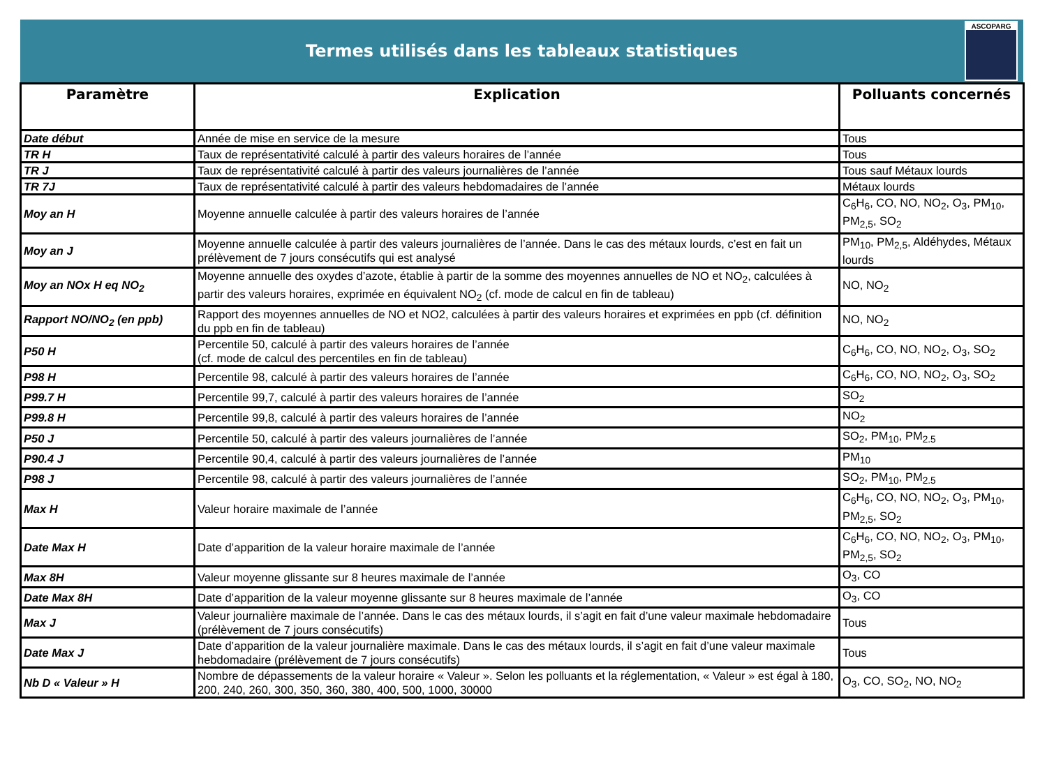Termes utilisés dans les tableaux statistiques
ASCOPARG
| Paramètre | Explication | Polluants concernés |
| --- | --- | --- |
| Date début | Année de mise en service de la mesure | Tous |
| TR H | Taux de représentativité calculé à partir des valeurs horaires de l’année | Tous |
| TR J | Taux de représentativité calculé à partir des valeurs journalières de l’année | Tous sauf Métaux lourds |
| TR 7J | Taux de représentativité calculé à partir des valeurs hebdomadaires de l’année | Métaux lourds |
| Moy an H | Moyenne annuelle calculée à partir des valeurs horaires de l’année | C<sub>6</sub>H<sub>6</sub>, CO, NO, NO<sub>2</sub>, O<sub>3</sub>, PM<sub>10</sub>, PM<sub>2,5</sub>, SO<sub>2</sub> |
| Moy an J | Moyenne annuelle calculée à partir des valeurs journalières de l’année. Dans le cas des métaux lourds, c’est en fait un prélèvement de 7 jours consécutifs qui est analysé | PM<sub>10</sub>, PM<sub>2,5</sub>, Aldéhydes, Métaux lourds |
| Moy an NOx H eq NO<sub>2</sub> | Moyenne annuelle des oxydes d’azote, établie à partir de la somme des moyennes annuelles de NO et NO<sub>2</sub>, calculées à partir des valeurs horaires, exprimée en équivalent NO<sub>2</sub> (cf. mode de calcul en fin de tableau) | NO, NO<sub>2</sub> |
| Rapport NO/NO<sub>2</sub> (en ppb) | Rapport des moyennes annuelles de NO et NO2, calculées à partir des valeurs horaires et exprimées en ppb (cf. définition du ppb en fin de tableau) | NO, NO<sub>2</sub> |
| P50 H | Percentile 50, calculé à partir des valeurs horaires de l’année (cf. mode de calcul des percentiles en fin de tableau) | C<sub>6</sub>H<sub>6</sub>, CO, NO, NO<sub>2</sub>, O<sub>3</sub>, SO<sub>2</sub> |
| P98 H | Percentile 98, calculé à partir des valeurs horaires de l’année | C<sub>6</sub>H<sub>6</sub>, CO, NO, NO<sub>2</sub>, O<sub>3</sub>, SO<sub>2</sub> |
| P99.7 H | Percentile 99,7, calculé à partir des valeurs horaires de l’année | SO<sub>2</sub> |
| P99.8 H | Percentile 99,8, calculé à partir des valeurs horaires de l’année | NO<sub>2</sub> |
| P50 J | Percentile 50, calculé à partir des valeurs journalières de l’année | SO<sub>2</sub>, PM<sub>10</sub>, PM<sub>2.5</sub> |
| P90.4 J | Percentile 90,4, calculé à partir des valeurs journalières de l’année | PM<sub>10</sub> |
| P98 J | Percentile 98, calculé à partir des valeurs journalières de l’année | SO<sub>2</sub>, PM<sub>10</sub>, PM<sub>2.5</sub> |
| Max H | Valeur horaire maximale de l’année | C<sub>6</sub>H<sub>6</sub>, CO, NO, NO<sub>2</sub>, O<sub>3</sub>, PM<sub>10</sub>, PM<sub>2,5</sub>, SO<sub>2</sub> |
| Date Max H | Date d’apparition de la valeur horaire maximale de l’année | C<sub>6</sub>H<sub>6</sub>, CO, NO, NO<sub>2</sub>, O<sub>3</sub>, PM<sub>10</sub>, PM<sub>2,5</sub>, SO<sub>2</sub> |
| Max 8H | Valeur moyenne glissante sur 8 heures maximale de l’année | O<sub>3</sub>, CO |
| Date Max 8H | Date d’apparition de la valeur moyenne glissante sur 8 heures maximale de l’année | O<sub>3</sub>, CO |
| Max J | Valeur journalière maximale de l’année. Dans le cas des métaux lourds, il s’agit en fait d’une valeur maximale hebdomadaire (prélèvement de 7 jours consécutifs) | Tous |
| Date Max J | Date d’apparition de la valeur journalière maximale. Dans le cas des métaux lourds, il s’agit en fait d’une valeur maximale hebdomadaire (prélèvement de 7 jours consécutifs) | Tous |
| Nb D « Valeur » H | Nombre de dépassements de la valeur horaire « Valeur ». Selon les polluants et la réglementation, « Valeur » est égal à 180, 200, 240, 260, 300, 350, 360, 380, 400, 500, 1000, 30000 | O<sub>3</sub>, CO, SO<sub>2</sub>, NO, NO<sub>2</sub> |